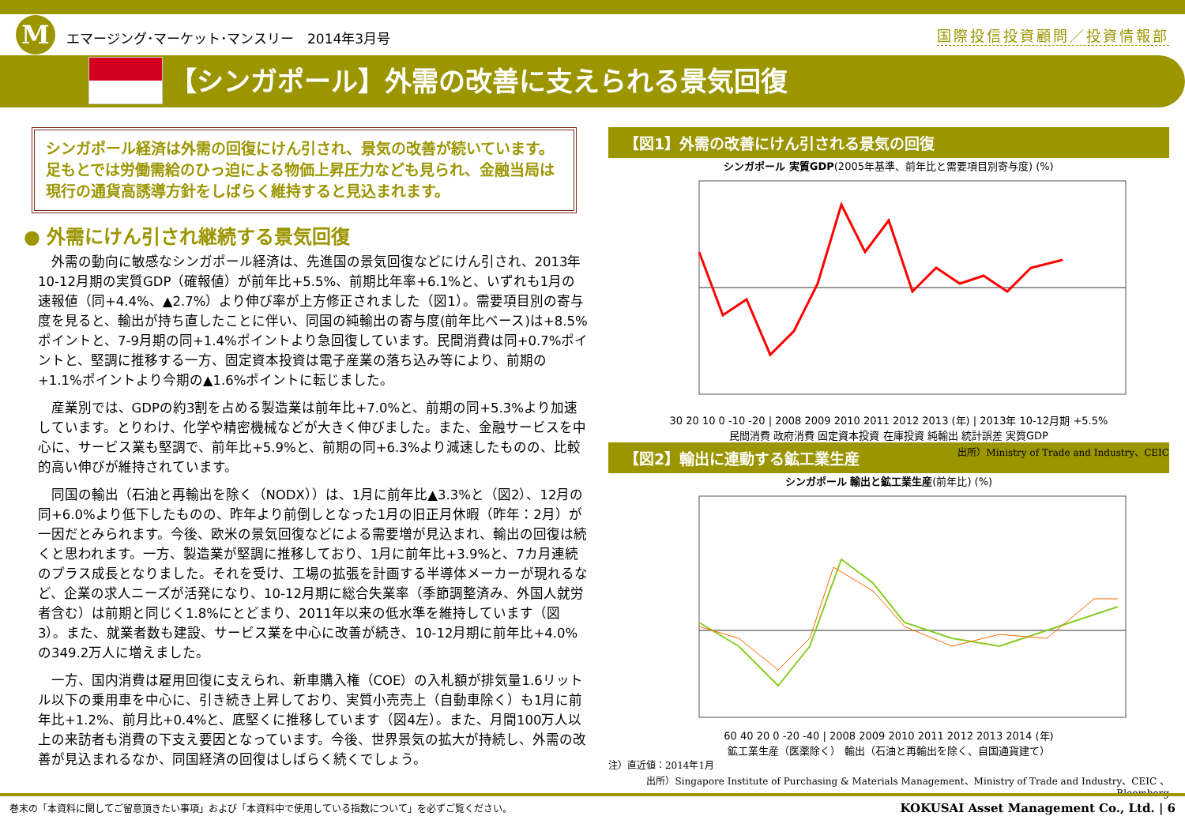Mエマージング･マーケット･マンスリー　2014年3月号
国際投信投資顧問／投資情報部
【シンガポール】外需の改善に支えられる景気回復
シンガポール経済は外需の回復にけん引され、景気の改善が続いています。足もとでは労働需給のひっ迫による物価上昇圧力なども見られ、金融当局は現行の通貨高誘導方針をしばらく維持すると見込まれます。
● 外需にけん引され継続する景気回復
外需の動向に敏感なシンガポール経済は、先進国の景気回復などにけん引され、2013年10-12月期の実質GDP（確報値）が前年比+5.5%、前期比年率+6.1%と、いずれも1月の速報値（同+4.4%、▲2.7%）より伸び率が上方修正されました（図1）。需要項目別の寄与度を見ると、輸出が持ち直したことに伴い、同国の純輸出の寄与度(前年比ベース)は+8.5%ポイントと、7-9月期の同+1.4%ポイントより急回復しています。民間消費は同+0.7%ポイントと、堅調に推移する一方、固定資本投資は電子産業の落ち込み等により、前期の+1.1%ポイントより今期の▲1.6%ポイントに転じました。
産業別では、GDPの約3割を占める製造業は前年比+7.0%と、前期の同+5.3%より加速しています。とりわけ、化学や精密機械などが大きく伸びました。また、金融サービスを中心に、サービス業も堅調で、前年比+5.9%と、前期の同+6.3%より減速したものの、比較的高い伸びが維持されています。
同国の輸出（石油と再輸出を除く（NODX））は、1月に前年比▲3.3%と（図2）、12月の同+6.0%より低下したものの、昨年より前倒しとなった1月の旧正月休暇（昨年：2月）が一因だとみられます。今後、欧米の景気回復などによる需要増が見込まれ、輸出の回復は続くと思われます。一方、製造業が堅調に推移しており、1月に前年比+3.9%と、7カ月連続のプラス成長となりました。それを受け、工場の拡張を計画する半導体メーカーが現れるなど、企業の求人ニーズが活発になり、10-12月期に総合失業率（季節調整済み、外国人就労者含む）は前期と同じく1.8%にとどまり、2011年以来の低水準を維持しています（図3）。また、就業者数も建設、サービス業を中心に改善が続き、10-12月期に前年比+4.0%の349.2万人に増えました。
一方、国内消費は雇用回復に支えられ、新車購入権（COE）の入札額が排気量1.6リットル以下の乗用車を中心に、引き続き上昇しており、実質小売売上（自動車除く）も1月に前年比+1.2%、前月比+0.4%と、底堅くに推移しています（図4左）。また、月間100万人以上の来訪者も消費の下支え要因となっています。今後、世界景気の拡大が持続し、外需の改善が見込まれるなか、同国経済の回復はしばらく続くでしょう。
【図1】外需の改善にけん引される景気の回復
シンガポール 実質GDP(2005年基準、前年比と需要項目別寄与度) (%)
30 20 10 0 -10 -20 | 2008 2009 2010 2011 2012 2013 (年) | 2013年 10-12月期 +5.5%
民間消費 政府消費 固定資本投資 在庫投資 純輸出 統計誤差 実質GDP
出所）Ministry of Trade and Industry、CEIC
【図2】輸出に連動する鉱工業生産
シンガポール 輸出と鉱工業生産(前年比) (%)
60 40 20 0 -20 -40 | 2008 2009 2010 2011 2012 2013 2014 (年)
鉱工業生産（医薬除く） 輸出（石油と再輸出を除く、自国通貨建て）
注）直近値：2014年1月
出所）Singapore Institute of Purchasing & Materials Management、Ministry of Trade and Industry、CEIC 、Bloomberg
巻末の「本資料に関してご留意頂きたい事項」および「本資料中で使用している指数について」を必ずご覧ください。 KOKUSAI Asset Management Co., Ltd. | 6